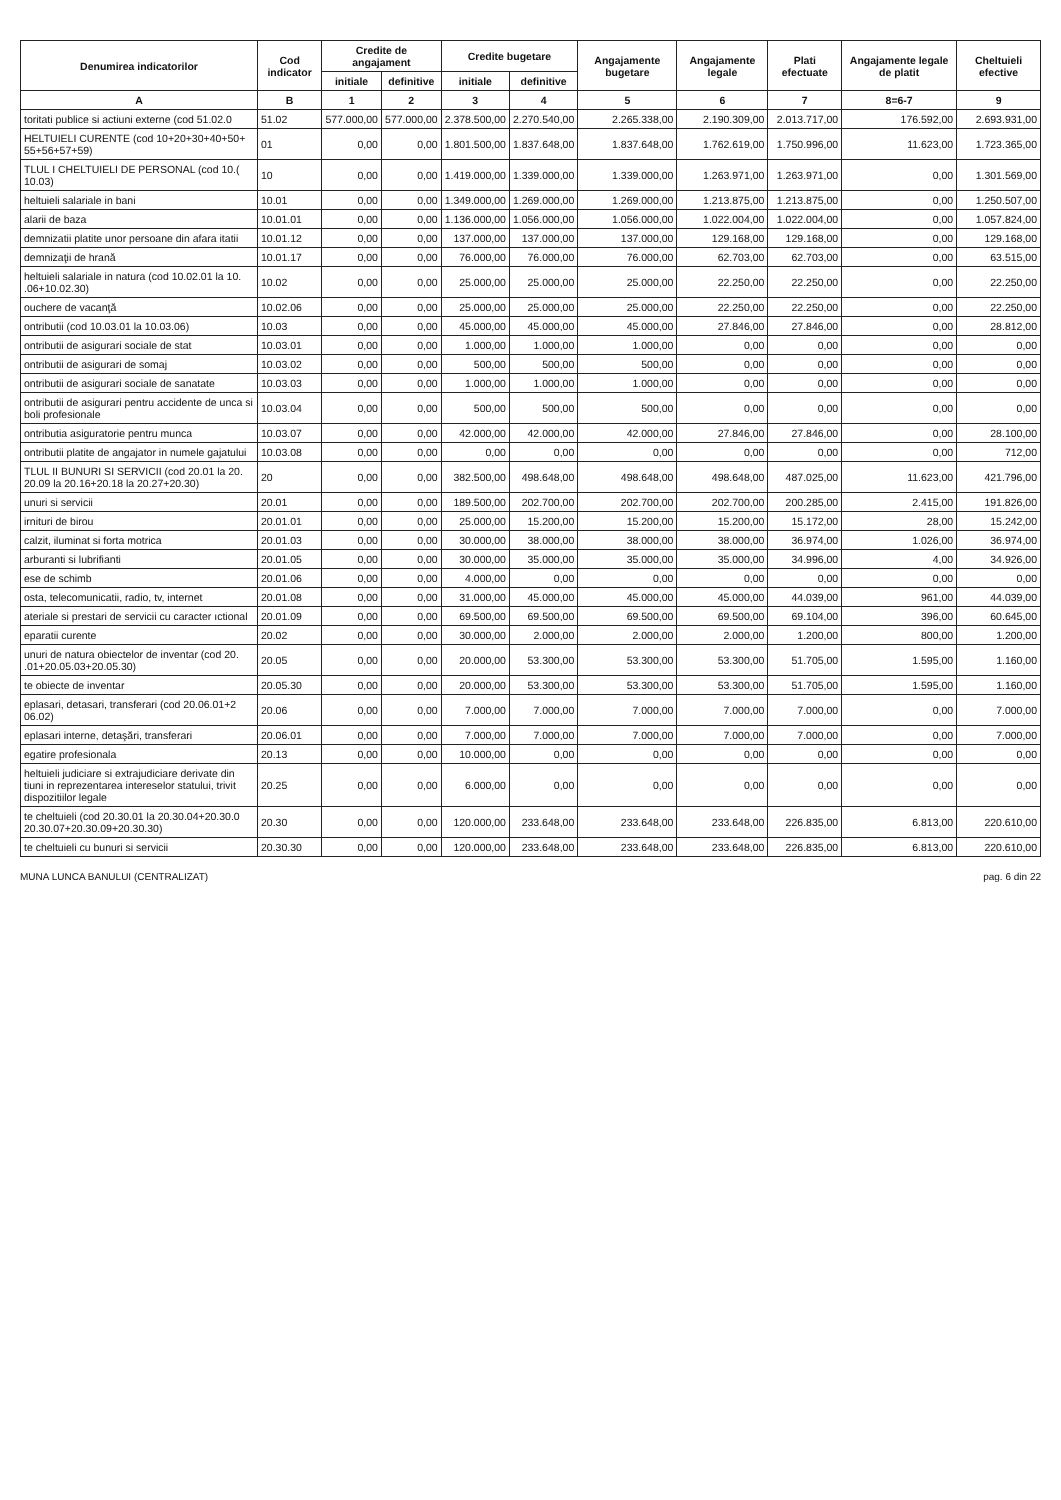| Denumirea indicatorilor | Cod indicator | Credite de angajament | | Credite bugetare | | Angajamente bugetare | Angajamente legale | Plati efectuate | Angajamente legale de platit | Cheltuieli efective |
| --- | --- | --- | --- | --- | --- | --- | --- | --- | --- | --- |
| | | initiale | definitive | initiale | definitive | | | | | |
| A | B | 1 | 2 | 3 | 4 | 5 | 6 | 7 | 8=6-7 | 9 |
| toritati publice si actiuni externe (cod 51.02.0 | 51.02 | 577.000,00 | 577.000,00 | 2.378.500,00 | 2.270.540,00 | 2.265.338,00 | 2.190.309,00 | 2.013.717,00 | 176.592,00 | 2.693.931,00 |
| HELTUIELI CURENTE (cod 10+20+30+40+50+ 55+56+57+59) | 01 | 0,00 | 0,00 | 1.801.500,00 | 1.837.648,00 | 1.837.648,00 | 1.762.619,00 | 1.750.996,00 | 11.623,00 | 1.723.365,00 |
| TLUL I CHELTUIELI DE PERSONAL (cod 10.( 10.03) | 10 | 0,00 | 0,00 | 1.419.000,00 | 1.339.000,00 | 1.339.000,00 | 1.263.971,00 | 1.263.971,00 | 0,00 | 1.301.569,00 |
| heltuieli salariale in bani | 10.01 | 0,00 | 0,00 | 1.349.000,00 | 1.269.000,00 | 1.269.000,00 | 1.213.875,00 | 1.213.875,00 | 0,00 | 1.250.507,00 |
| alarii de baza | 10.01.01 | 0,00 | 0,00 | 1.136.000,00 | 1.056.000,00 | 1.056.000,00 | 1.022.004,00 | 1.022.004,00 | 0,00 | 1.057.824,00 |
| demnizatii platite unor persoane din afara itatii | 10.01.12 | 0,00 | 0,00 | 137.000,00 | 137.000,00 | 137.000,00 | 129.168,00 | 129.168,00 | 0,00 | 129.168,00 |
| demnizaţii de hrană | 10.01.17 | 0,00 | 0,00 | 76.000,00 | 76.000,00 | 76.000,00 | 62.703,00 | 62.703,00 | 0,00 | 63.515,00 |
| heltuieli salariale in natura (cod 10.02.01 la 10. .06+10.02.30) | 10.02 | 0,00 | 0,00 | 25.000,00 | 25.000,00 | 25.000,00 | 22.250,00 | 22.250,00 | 0,00 | 22.250,00 |
| ouchere de vacanţă | 10.02.06 | 0,00 | 0,00 | 25.000,00 | 25.000,00 | 25.000,00 | 22.250,00 | 22.250,00 | 0,00 | 22.250,00 |
| ontributii (cod 10.03.01 la 10.03.06) | 10.03 | 0,00 | 0,00 | 45.000,00 | 45.000,00 | 45.000,00 | 27.846,00 | 27.846,00 | 0,00 | 28.812,00 |
| ontributii de asigurari sociale de stat | 10.03.01 | 0,00 | 0,00 | 1.000,00 | 1.000,00 | 1.000,00 | 0,00 | 0,00 | 0,00 | 0,00 |
| ontributii de asigurari de somaj | 10.03.02 | 0,00 | 0,00 | 500,00 | 500,00 | 500,00 | 0,00 | 0,00 | 0,00 | 0,00 |
| ontributii de asigurari sociale de sanatate | 10.03.03 | 0,00 | 0,00 | 1.000,00 | 1.000,00 | 1.000,00 | 0,00 | 0,00 | 0,00 | 0,00 |
| ontributii de asigurari pentru accidente de unca si boli profesionale | 10.03.04 | 0,00 | 0,00 | 500,00 | 500,00 | 500,00 | 0,00 | 0,00 | 0,00 | 0,00 |
| ontributia asiguratorie pentru munca | 10.03.07 | 0,00 | 0,00 | 42.000,00 | 42.000,00 | 42.000,00 | 27.846,00 | 27.846,00 | 0,00 | 28.100,00 |
| ontributii platite de angajator in numele gajatului | 10.03.08 | 0,00 | 0,00 | 0,00 | 0,00 | 0,00 | 0,00 | 0,00 | 0,00 | 712,00 |
| TLUL II BUNURI SI SERVICII (cod 20.01 la 20. 20.09 la 20.16+20.18 la 20.27+20.30) | 20 | 0,00 | 0,00 | 382.500,00 | 498.648,00 | 498.648,00 | 498.648,00 | 487.025,00 | 11.623,00 | 421.796,00 |
| unuri si servicii | 20.01 | 0,00 | 0,00 | 189.500,00 | 202.700,00 | 202.700,00 | 202.700,00 | 200.285,00 | 2.415,00 | 191.826,00 |
| irnituri de birou | 20.01.01 | 0,00 | 0,00 | 25.000,00 | 15.200,00 | 15.200,00 | 15.200,00 | 15.172,00 | 28,00 | 15.242,00 |
| calzit, iluminat si forta motrica | 20.01.03 | 0,00 | 0,00 | 30.000,00 | 38.000,00 | 38.000,00 | 38.000,00 | 36.974,00 | 1.026,00 | 36.974,00 |
| arburanti si lubrifianti | 20.01.05 | 0,00 | 0,00 | 30.000,00 | 35.000,00 | 35.000,00 | 35.000,00 | 34.996,00 | 4,00 | 34.926,00 |
| ese de schimb | 20.01.06 | 0,00 | 0,00 | 4.000,00 | 0,00 | 0,00 | 0,00 | 0,00 | 0,00 | 0,00 |
| osta, telecomunicatii, radio, tv, internet | 20.01.08 | 0,00 | 0,00 | 31.000,00 | 45.000,00 | 45.000,00 | 45.000,00 | 44.039,00 | 961,00 | 44.039,00 |
| ateriale si prestari de servicii cu caracter ıctional | 20.01.09 | 0,00 | 0,00 | 69.500,00 | 69.500,00 | 69.500,00 | 69.500,00 | 69.104,00 | 396,00 | 60.645,00 |
| eparatii curente | 20.02 | 0,00 | 0,00 | 30.000,00 | 2.000,00 | 2.000,00 | 2.000,00 | 1.200,00 | 800,00 | 1.200,00 |
| unuri de natura obiectelor de inventar (cod 20. .01+20.05.03+20.05.30) | 20.05 | 0,00 | 0,00 | 20.000,00 | 53.300,00 | 53.300,00 | 53.300,00 | 51.705,00 | 1.595,00 | 1.160,00 |
| te obiecte de inventar | 20.05.30 | 0,00 | 0,00 | 20.000,00 | 53.300,00 | 53.300,00 | 53.300,00 | 51.705,00 | 1.595,00 | 1.160,00 |
| eplasari, detasari, transferari (cod 20.06.01+2 06.02) | 20.06 | 0,00 | 0,00 | 7.000,00 | 7.000,00 | 7.000,00 | 7.000,00 | 7.000,00 | 0,00 | 7.000,00 |
| eplasari interne, detaşări, transferari | 20.06.01 | 0,00 | 0,00 | 7.000,00 | 7.000,00 | 7.000,00 | 7.000,00 | 7.000,00 | 0,00 | 7.000,00 |
| egatire profesionala | 20.13 | 0,00 | 0,00 | 10.000,00 | 0,00 | 0,00 | 0,00 | 0,00 | 0,00 | 0,00 |
| heltuieli judiciare si extrajudiciare derivate din tiuni in reprezentarea intereselor statului, trivit dispozitiilor legale | 20.25 | 0,00 | 0,00 | 6.000,00 | 0,00 | 0,00 | 0,00 | 0,00 | 0,00 | 0,00 |
| te cheltuieli (cod 20.30.01 la 20.30.04+20.30.0 20.30.07+20.30.09+20.30.30) | 20.30 | 0,00 | 0,00 | 120.000,00 | 233.648,00 | 233.648,00 | 233.648,00 | 226.835,00 | 6.813,00 | 220.610,00 |
| te cheltuieli cu bunuri si servicii | 20.30.30 | 0,00 | 0,00 | 120.000,00 | 233.648,00 | 233.648,00 | 233.648,00 | 226.835,00 | 6.813,00 | 220.610,00 |
MUNA LUNCA BANULUI (CENTRALIZAT) pag. 6 din 22